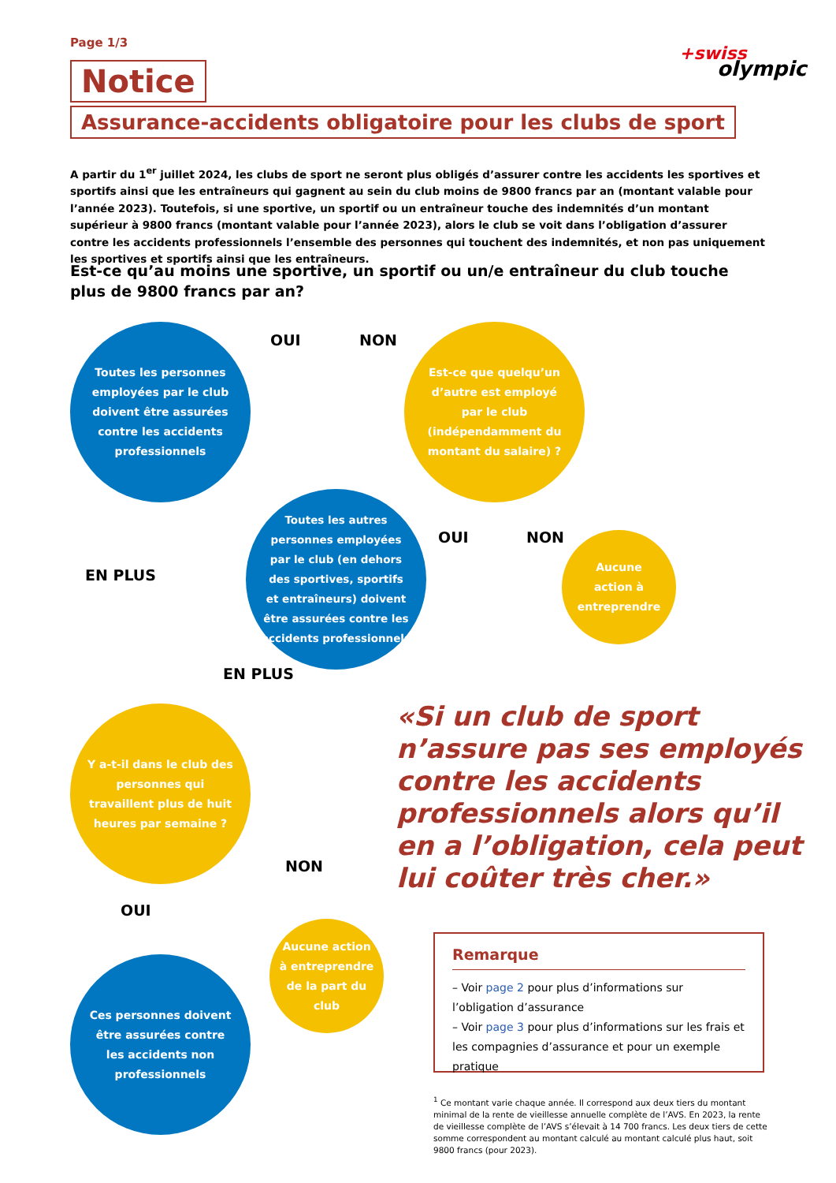Page 1/3
+swiss
olympic
Notice
Assurance-accidents obligatoire pour les clubs de sport
A partir du 1<sup>er</sup> juillet 2024, les clubs de sport ne seront plus obligés d’assurer contre les accidents les sportives et sportifs ainsi que les entraîneurs qui gagnent au sein du club moins de 9800 francs par an (montant valable pour l’année 2023). Toutefois, si une sportive, un sportif ou un entraîneur touche des indemnités d’un montant supérieur à 9800 francs (montant valable pour l’année 2023), alors le club se voit dans l’obligation d’assurer contre les accidents professionnels l’ensemble des personnes qui touchent des indemnités, et non pas uniquement les sportives et sportifs ainsi que les entraîneurs.
Est-ce qu’au moins une sportive, un sportif ou un/e entraîneur du club touche plus de 9800 francs par an?
OUI NON
Toutes les personnes employées par le club doivent être assurées contre les accidents professionnels
Est-ce que quelqu’un d’autre est employé par le club (indépendamment du montant du salaire) ?
EN PLUS
Toutes les autres personnes employées par le club (en dehors des sportives, sportifs et entraîneurs) doivent être assurées contre les accidents professionnels
OUI NON
Aucune action à entreprendre
EN PLUS
Y a-t-il dans le club des personnes qui travaillent plus de huit heures par semaine ?
NON
OUI
Aucune action à entreprendre de la part du club
Ces personnes doivent être assurées contre les accidents non professionnels
«Si un club de sport n’assure pas ses employés contre les accidents professionnels alors qu’il en a l’obligation, cela peut lui coûter très cher.»
Remarque
– Voir page 2 pour plus d’informations sur l’obligation d’assurance
– Voir page 3 pour plus d’informations sur les frais et les compagnies d’assurance et pour un exemple pratique
<sup>1</sup> Ce montant varie chaque année. Il correspond aux deux tiers du montant minimal de la rente de vieillesse annuelle complète de l’AVS. En 2023, la rente de vieillesse complète de l’AVS s’élevait à 14 700 francs. Les deux tiers de cette somme correspondent au montant calculé au montant calculé plus haut, soit 9800 francs (pour 2023).